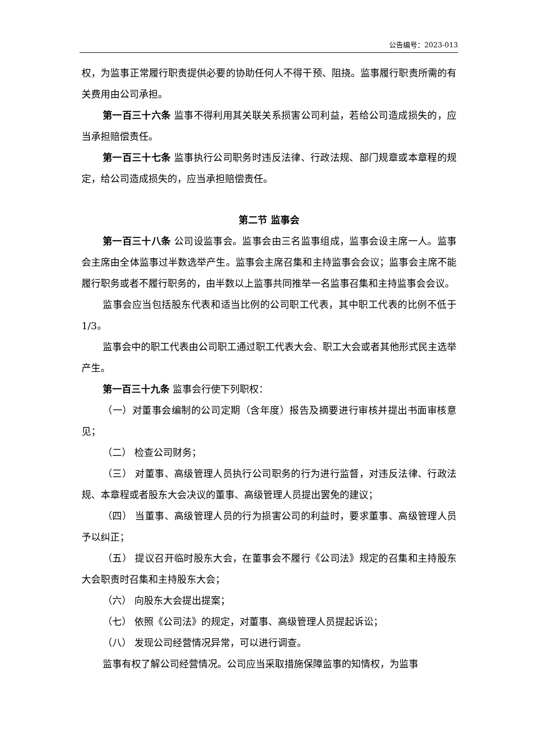公告编号：2023-013
权，为监事正常履行职责提供必要的协助任何人不得干预、阻挠。监事履行职责所需的有关费用由公司承担。
第一百三十六条 监事不得利用其关联关系损害公司利益，若给公司造成损失的，应当承担赔偿责任。
第一百三十七条 监事执行公司职务时违反法律、行政法规、部门规章或本章程的规定，给公司造成损失的，应当承担赔偿责任。
第二节 监事会
第一百三十八条 公司设监事会。监事会由三名监事组成，监事会设主席一人。监事会主席由全体监事过半数选举产生。监事会主席召集和主持监事会会议；监事会主席不能履行职务或者不履行职务的，由半数以上监事共同推举一名监事召集和主持监事会会议。
监事会应当包括股东代表和适当比例的公司职工代表，其中职工代表的比例不低于1/3。
监事会中的职工代表由公司职工通过职工代表大会、职工大会或者其他形式民主选举产生。
第一百三十九条 监事会行使下列职权：
（一）对董事会编制的公司定期（含年度）报告及摘要进行审核并提出书面审核意见；
（二） 检查公司财务；
（三） 对董事、高级管理人员执行公司职务的行为进行监督，对违反法律、行政法规、本章程或者股东大会决议的董事、高级管理人员提出罢免的建议；
（四） 当董事、高级管理人员的行为损害公司的利益时，要求董事、高级管理人员予以纠正；
（五） 提议召开临时股东大会，在董事会不履行《公司法》规定的召集和主持股东大会职责时召集和主持股东大会；
（六） 向股东大会提出提案；
（七） 依照《公司法》的规定，对董事、高级管理人员提起诉讼；
（八） 发现公司经营情况异常，可以进行调查。
监事有权了解公司经营情况。公司应当采取措施保障监事的知情权，为监事